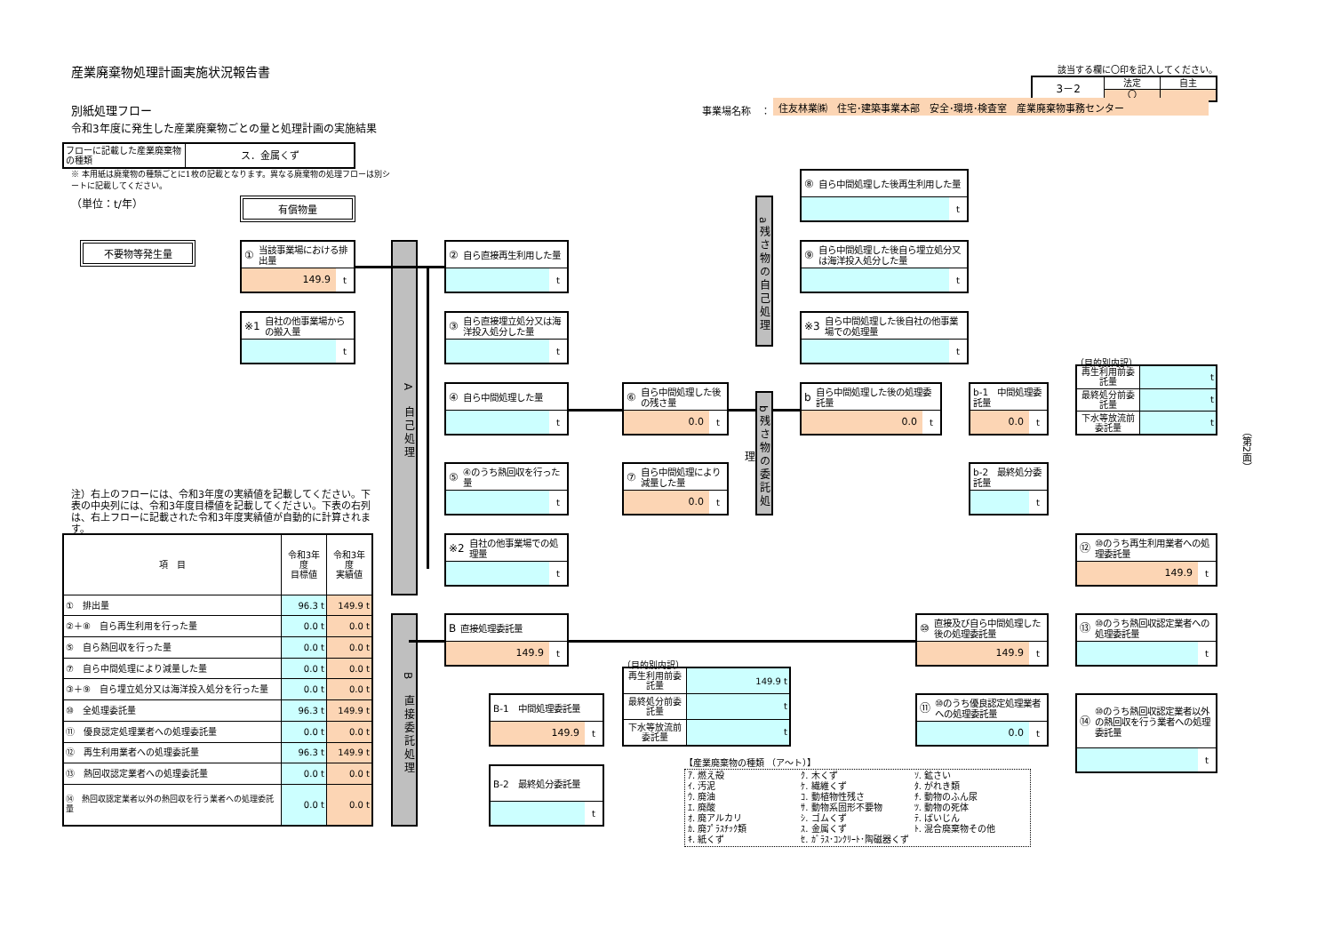産業廃棄物処理計画実施状況報告書
該当する欄に〇印を記入してください。
| 3－2 | 法定 | 自主 |
| | 〇 | |
別紙処理フロー
事業場名称　：
住友林業㈱　住宅･建築事業本部　安全･環境･検査室　産業廃棄物事務センター
令和3年度に発生した産業廃棄物ごとの量と処理計画の実施結果
| フローに記載した産業廃棄物の種類 | ス．金属くず |
※ 本用紙は廃棄物の種類ごとに1枚の記載となります。異なる廃棄物の処理フローは別シートに記載してください。
（単位：t/年）
有償物量
不要物等発生量
① 当該事業場における排出量
149.9 t
※1 自社の他事業場からの搬入量
t
A　自己処理
② 自ら直接再生利用した量
t
③ 自ら直接埋立処分又は海洋投入処分した量
t
④ 自ら中間処理した量
t
⑤ ④のうち熱回収を行った量
t
※2 自社の他事業場での処理量
t
⑥ 自ら中間処理した後の残さ量
0.0 t
⑦ 自ら中間処理により減量した量
0.0 t
a残さ物の自己処理
b残さ物の委託処理
⑧ 自ら中間処理した後再生利用した量
t
⑨ 自ら中間処理した後自ら埋立処分又は海洋投入処分した量
t
※3 自ら中間処理した後自社の他事業場での処理量
t
b自ら中間処理した後の処理委託量
0.0 t
b-1　中間処理委託量
0.0 t
b-2　最終処分委託量
t
（目的別内訳）
| 再生利用前委託量 | t |
| 最終処分前委託量 | t |
| 下水等放流前委託量 | t |
（第2面）
注）右上のフローには、令和3年度の実績値を記載してください。下表の中央列には、令和3年度目標値を記載してください。下表の右列は、右上フローに記載された令和3年度実績値が自動的に計算されます。
| 項 目 | 令和3年度 目標値 | 令和3年度 実績値 |
| --- | --- | --- |
| ① 排出量 | 96.3 t | 149.9 t |
| ②＋⑧ 自ら再生利用を行った量 | 0.0 t | 0.0 t |
| ⑤ 自ら熱回収を行った量 | 0.0 t | 0.0 t |
| ⑦ 自ら中間処理により減量した量 | 0.0 t | 0.0 t |
| ③＋⑨ 自ら埋立処分又は海洋投入処分を行った量 | 0.0 t | 0.0 t |
| ⑩ 全処理委託量 | 96.3 t | 149.9 t |
| ⑪ 優良認定処理業者への処理委託量 | 0.0 t | 0.0 t |
| ⑫ 再生利用業者への処理委託量 | 96.3 t | 149.9 t |
| ⑬ 熱回収認定業者への処理委託量 | 0.0 t | 0.0 t |
| ⑭ 熱回収認定業者以外の熱回収を行う業者への処理委託量 | 0.0 t | 0.0 t |
B　直接委託処理
B直接処理委託量
149.9 t
B-1　中間処理委託量
149.9 t
B-2　最終処分委託量
t
（目的別内訳）
| 再生利用前委託量 | 149.9 t |
| 最終処分前委託量 | t |
| 下水等放流前委託量 | t |
⑩ 直接及び自ら中間処理した後の処理委託量
149.9 t
⑪ ⑩のうち優良認定処理業者への処理委託量
0.0 t
⑫ ⑩のうち再生利用業者への処理委託量
149.9 t
⑬ ⑩のうち熱回収認定業者への処理委託量
t
⑭ ⑩のうち熱回収認定業者以外の熱回収を行う業者への処理委託量
t
【産業廃棄物の種類 （ア～ト）】
ｱ. 燃え殻
ｸ. 木くず
ｿ. 鉱さい
ｲ. 汚泥
ｹ. 繊維くず
ﾀ. がれき類
ｳ. 廃油
ｺ. 動植物性残さ
ﾁ. 動物のふん尿
ｴ. 廃酸
ｻ. 動物系固形不要物
ﾂ. 動物の死体
ｵ. 廃アルカリ
ｼ. ゴムくず
ﾃ. ばいじん
ｶ. 廃ﾌﾟﾗｽﾁｯｸ類
ｽ. 金属くず
ﾄ. 混合廃棄物その他
ｷ. 紙くず
ｾ. ｶﾞﾗｽ･ｺﾝｸﾘｰﾄ･陶磁器くず